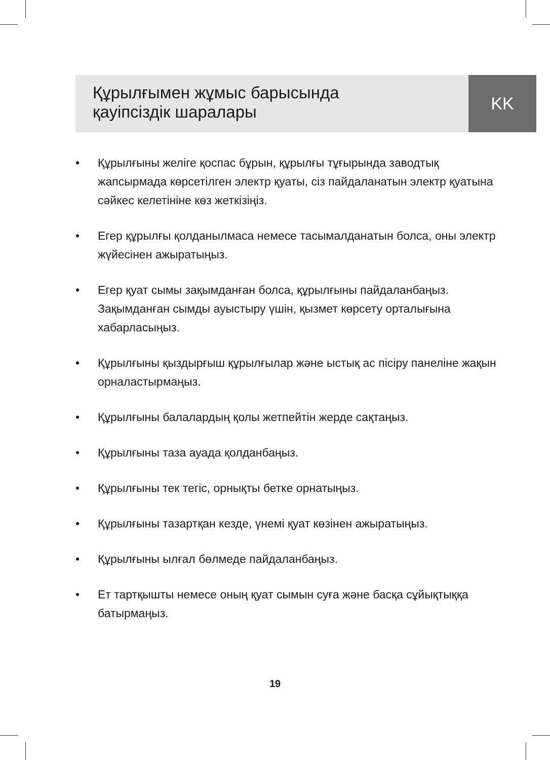Құрылғымен жұмыс барысында
қауіпсіздік шаралары
KK
• Құрылғыны желіге қоспас бұрын, құрылғы тұғырында заводтық жапсырмада көрсетілген электр қуаты, сіз пайдаланатын электр қуатына сәйкес келетініне көз жеткізіңіз.
• Егер құрылғы қолданылмаса немесе тасымалданатын болса, оны электр жүйесінен ажыратыңыз.
• Егер қуат сымы зақымданған болса, құрылғыны пайдаланбаңыз. Зақымданған сымды ауыстыру үшін, қызмет көрсету орталығына хабарласыңыз.
• Құрылғыны қыздырғыш құрылғылар және ыстық ас пісіру панеліне жақын орналастырмаңыз.
• Құрылғыны балалардың қолы жетпейтін жерде сақтаңыз.
• Құрылғыны таза ауада қолданбаңыз.
• Құрылғыны тек тегіс, орнықты бетке орнатыңыз.
• Құрылғыны тазартқан кезде, үнемі қуат көзінен ажыратыңыз.
• Құрылғыны ылғал бөлмеде пайдаланбаңыз.
• Ет тартқышты немесе оның қуат сымын суға және басқа сұйықтыққа батырмаңыз.
19